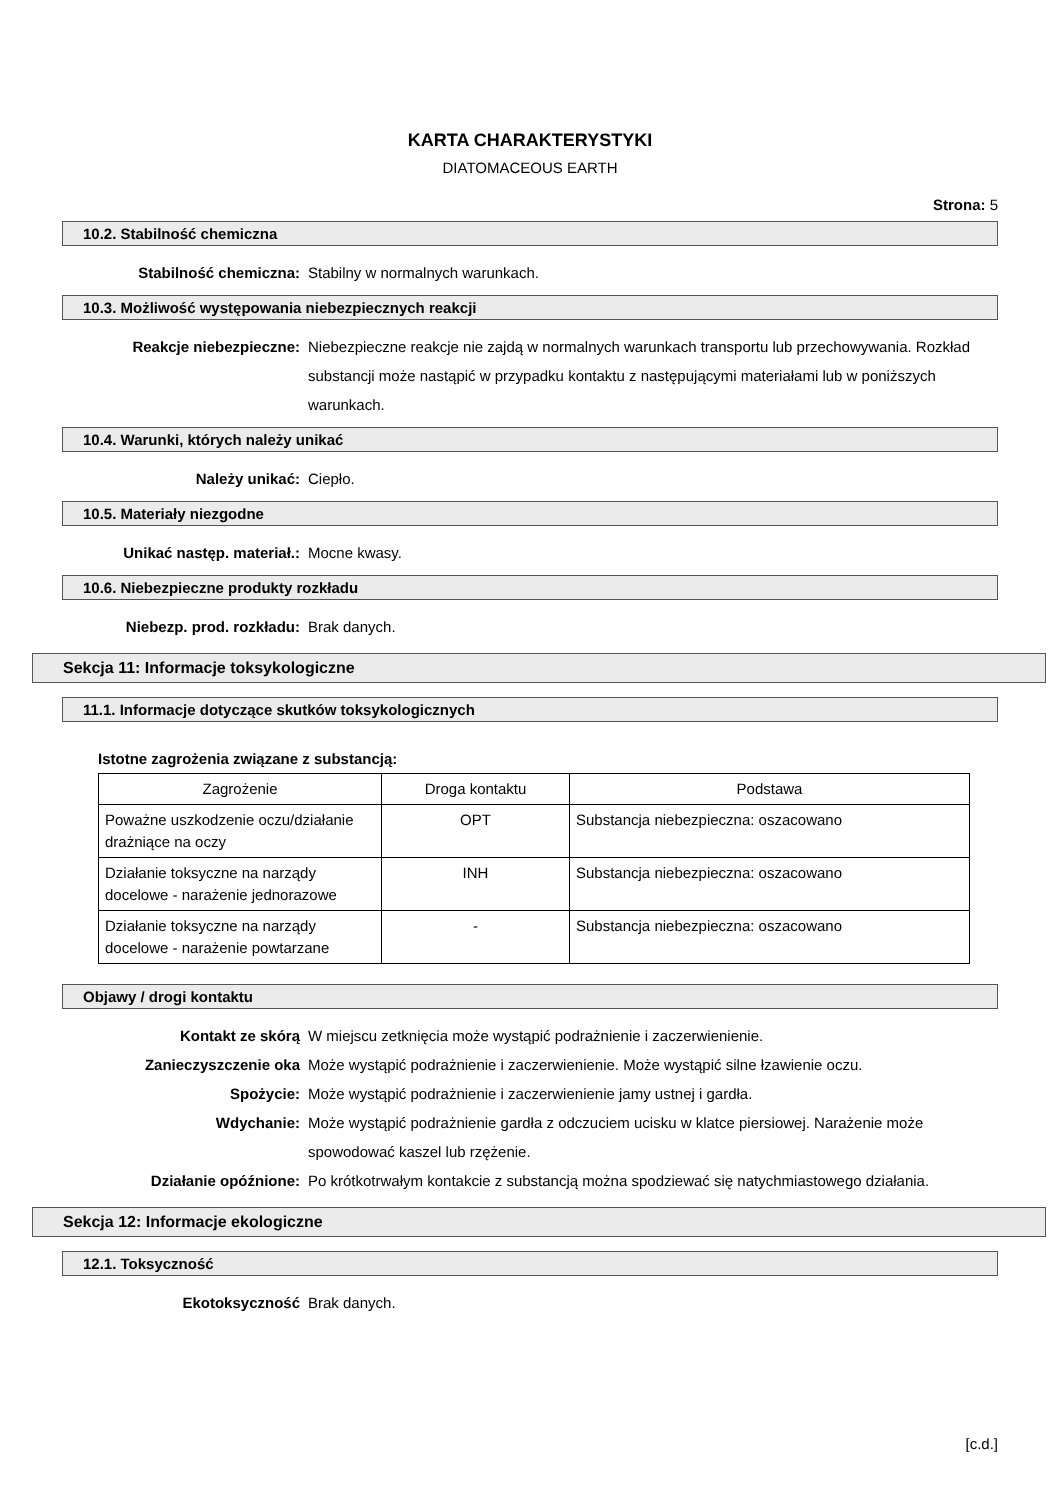KARTA CHARAKTERYSTYKI
DIATOMACEOUS EARTH
Strona: 5
10.2. Stabilność chemiczna
Stabilność chemiczna: Stabilny w normalnych warunkach.
10.3. Możliwość występowania niebezpiecznych reakcji
Reakcje niebezpieczne: Niebezpieczne reakcje nie zajdą w normalnych warunkach transportu lub przechowywania. Rozkład substancji może nastąpić w przypadku kontaktu z następującymi materiałami lub w poniższych warunkach.
10.4. Warunki, których należy unikać
Należy unikać: Ciepło.
10.5. Materiały niezgodne
Unikać następ. materiał.: Mocne kwasy.
10.6. Niebezpieczne produkty rozkładu
Niebezp. prod. rozkładu: Brak danych.
Sekcja 11: Informacje toksykologiczne
11.1. Informacje dotyczące skutków toksykologicznych
Istotne zagrożenia związane z substancją:
| Zagrożenie | Droga kontaktu | Podstawa |
| --- | --- | --- |
| Poważne uszkodzenie oczu/działanie drażniące na oczy | OPT | Substancja niebezpieczna: oszacowano |
| Działanie toksyczne na narządy docelowe - narażenie jednorazowe | INH | Substancja niebezpieczna: oszacowano |
| Działanie toksyczne na narządy docelowe - narażenie powtarzane | - | Substancja niebezpieczna: oszacowano |
Objawy / drogi kontaktu
Kontakt ze skórą W miejscu zetknięcia może wystąpić podrażnienie i zaczerwienienie.
Zanieczyszczenie oka Może wystąpić podrażnienie i zaczerwienienie. Może wystąpić silne łzawienie oczu.
Spożycie: Może wystąpić podrażnienie i zaczerwienienie jamy ustnej i gardła.
Wdychanie: Może wystąpić podrażnienie gardła z odczuciem ucisku w klatce piersiowej. Narażenie może spowodować kaszel lub rzężenie.
Działanie opóźnione: Po krótkotrwałym kontakcie z substancją można spodziewać się natychmiastowego działania.
Sekcja 12: Informacje ekologiczne
12.1. Toksyczność
Ekotoksyczność Brak danych.
[c.d.]